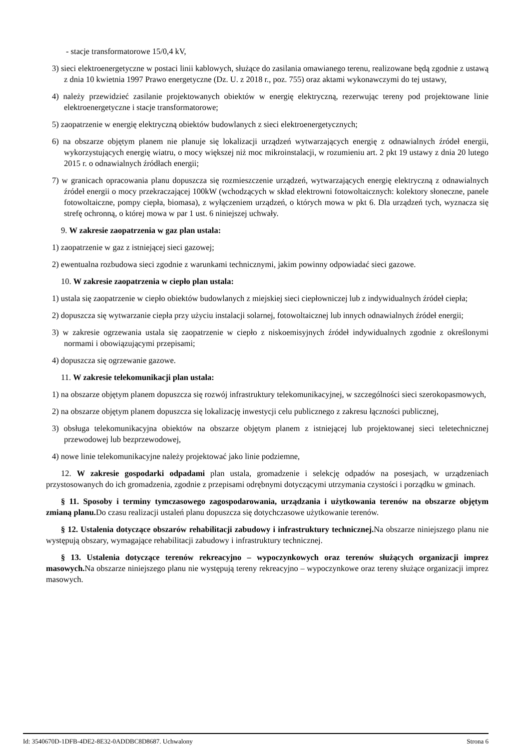- stacje transformatorowe 15/0,4 kV,
3) sieci elektroenergetyczne w postaci linii kablowych, służące do zasilania omawianego terenu, realizowane będą zgodnie z ustawą z dnia 10 kwietnia 1997 Prawo energetyczne (Dz. U. z 2018 r., poz. 755) oraz aktami wykonawczymi do tej ustawy,
4) należy przewidzieć zasilanie projektowanych obiektów w energię elektryczną, rezerwując tereny pod projektowane linie elektroenergetyczne i stacje transformatorowe;
5) zaopatrzenie w energię elektryczną obiektów budowlanych z sieci elektroenergetycznych;
6) na obszarze objętym planem nie planuje się lokalizacji urządzeń wytwarzających energię z odnawialnych źródeł energii, wykorzystujących energię wiatru, o mocy większej niż moc mikroinstalacji, w rozumieniu art. 2 pkt 19 ustawy z dnia 20 lutego 2015 r. o odnawialnych źródłach energii;
7) w granicach opracowania planu dopuszcza się rozmieszczenie urządzeń, wytwarzających energię elektryczną z odnawialnych źródeł energii o mocy przekraczającej 100kW (wchodzących w skład elektrowni fotowoltaicznych: kolektory słoneczne, panele fotowoltaiczne, pompy ciepła, biomasa), z wyłączeniem urządzeń, o których mowa w pkt 6. Dla urządzeń tych, wyznacza się strefę ochronną, o której mowa w par 1 ust. 6 niniejszej uchwały.
9. W zakresie zaopatrzenia w gaz plan ustala:
1) zaopatrzenie w gaz z istniejącej sieci gazowej;
2) ewentualna rozbudowa sieci zgodnie z warunkami technicznymi, jakim powinny odpowiadać sieci gazowe.
10. W zakresie zaopatrzenia w ciepło plan ustala:
1) ustala się zaopatrzenie w ciepło obiektów budowlanych z miejskiej sieci ciepłowniczej lub z indywidualnych źródeł ciepła;
2) dopuszcza się wytwarzanie ciepła przy użyciu instalacji solarnej, fotowoltaicznej lub innych odnawialnych źródeł energii;
3) w zakresie ogrzewania ustala się zaopatrzenie w ciepło z niskoemisyjnych źródeł indywidualnych zgodnie z określonymi normami i obowiązującymi przepisami;
4) dopuszcza się ogrzewanie gazowe.
11. W zakresie telekomunikacji plan ustala:
1) na obszarze objętym planem dopuszcza się rozwój infrastruktury telekomunikacyjnej, w szczególności sieci szerokopasmowych,
2) na obszarze objętym planem dopuszcza się lokalizację inwestycji celu publicznego z zakresu łączności publicznej,
3) obsługa telekomunikacyjna obiektów na obszarze objętym planem z istniejącej lub projektowanej sieci teletechnicznej przewodowej lub bezprzewodowej,
4) nowe linie telekomunikacyjne należy projektować jako linie podziemne,
12. W zakresie gospodarki odpadami plan ustala, gromadzenie i selekcję odpadów na posesjach, w urządzeniach przystosowanych do ich gromadzenia, zgodnie z przepisami odrębnymi dotyczącymi utrzymania czystości i porządku w gminach.
§ 11. Sposoby i terminy tymczasowego zagospodarowania, urządzania i użytkowania terenów na obszarze objętym zmianą planu. Do czasu realizacji ustaleń planu dopuszcza się dotychczasowe użytkowanie terenów.
§ 12. Ustalenia dotyczące obszarów rehabilitacji zabudowy i infrastruktury technicznej. Na obszarze niniejszego planu nie występują obszary, wymagające rehabilitacji zabudowy i infrastruktury technicznej.
§ 13. Ustalenia dotyczące terenów rekreacyjno – wypoczynkowych oraz terenów służących organizacji imprez masowych. Na obszarze niniejszego planu nie występują tereny rekreacyjno – wypoczynkowe oraz tereny służące organizacji imprez masowych.
Id: 3540670D-1DFB-4DE2-8E32-0ADDBC8D8687. Uchwalony Strona 6